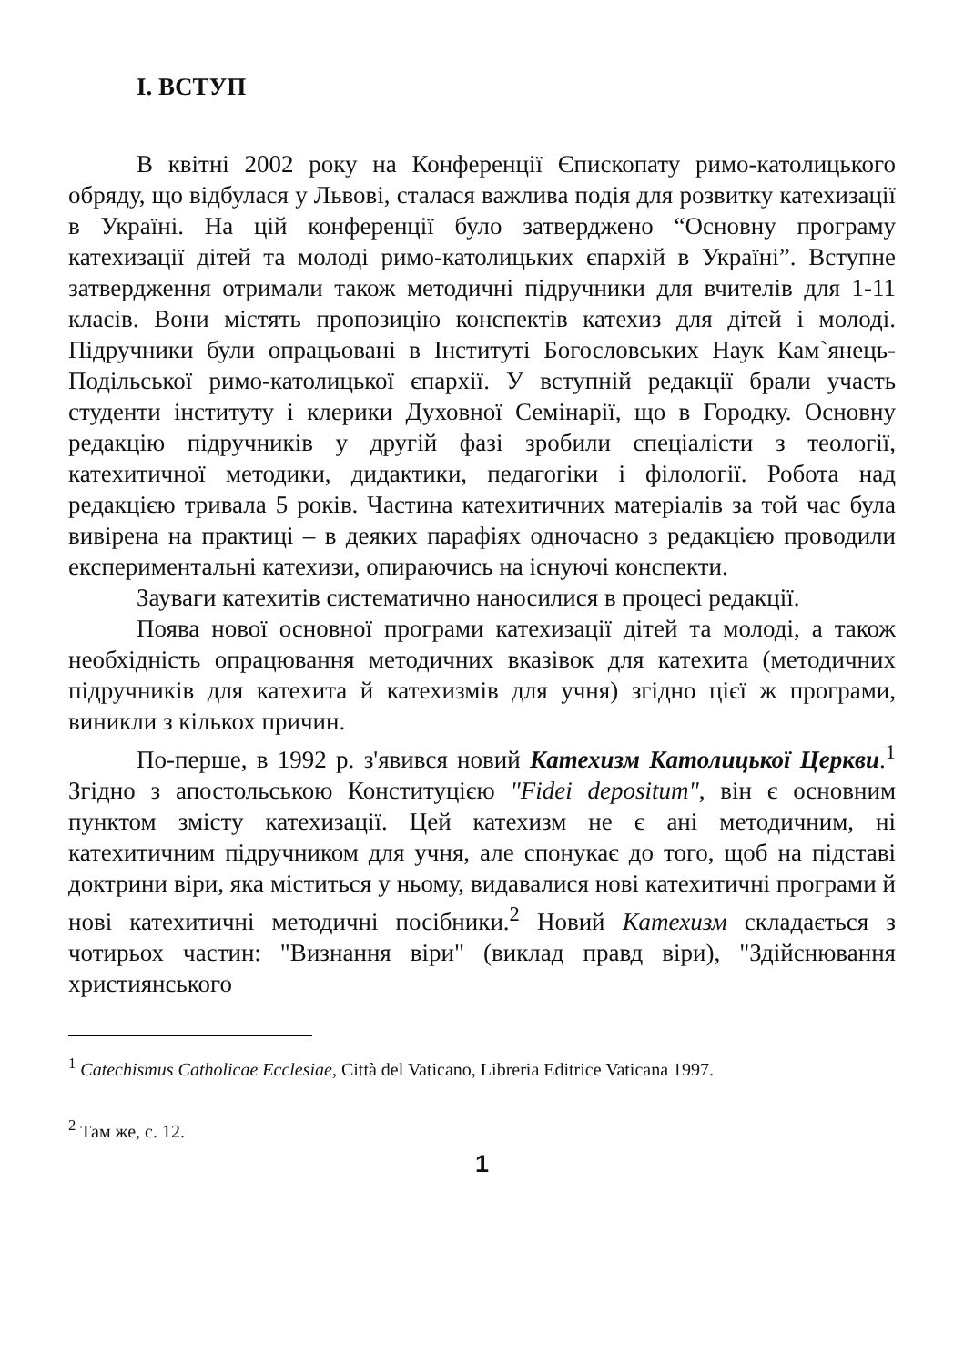I. ВСТУП
В квітні 2002 року на Конференції Єпископату римо-католицького обряду, що відбулася у Львові, сталася важлива подія для розвитку катехизації в Україні. На цій конференції було затверджено “Основну програму катехизації дітей та молоді римо-католицьких єпархій в Україні”. Вступне затвердження отримали також методичні підручники для вчителів для 1-11 класів. Вони містять пропозицію конспектів катехиз для дітей і молоді. Підручники були опрацьовані в Інституті Богословських Наук Кам`янець-Подільської римо-католицької єпархії. У вступній редакції брали участь студенти інституту і клерики Духовної Семінарії, що в Городку. Основну редакцію підручників у другій фазі зробили спеціалісти з теології, катехитичної методики, дидактики, педагогіки і філології. Робота над редакцією тривала 5 років. Частина катехитичних матеріалів за той час була вивірена на практиці – в деяких парафіях одночасно з редакцією проводили експериментальні катехизи, опираючись на існуючі конспекти.
Зауваги катехитів систематично наносилися в процесі редакції.
Поява нової основної програми катехизації дітей та молоді, а також необхідність опрацювання методичних вказівок для катехита (методичних підручників для катехита й катехизмів для учня) згідно цієї ж програми, виникли з кількох причин.
По-перше, в 1992 р. з'явився новий Катехизм Католицької Церкви.<sup>1</sup> Згідно з апостольською Конституцією "Fidei depositum", він є основним пунктом змісту катехизації. Цей катехизм не є ані методичним, ні катехитичним підручником для учня, але спонукає до того, щоб на підставі доктрини віри, яка міститься у ньому, видавалися нові катехитичні програми й нові катехитичні методичні посібники.<sup>2</sup> Новий Катехизм складається з чотирьох частин: "Визнання віри" (виклад правд віри), "Здійснювання християнського
<sup>1</sup> Catechismus Catholicae Ecclesiae, Città del Vaticano, Libreria Editrice Vaticana 1997.
<sup>2</sup> Там же, с. 12.
1